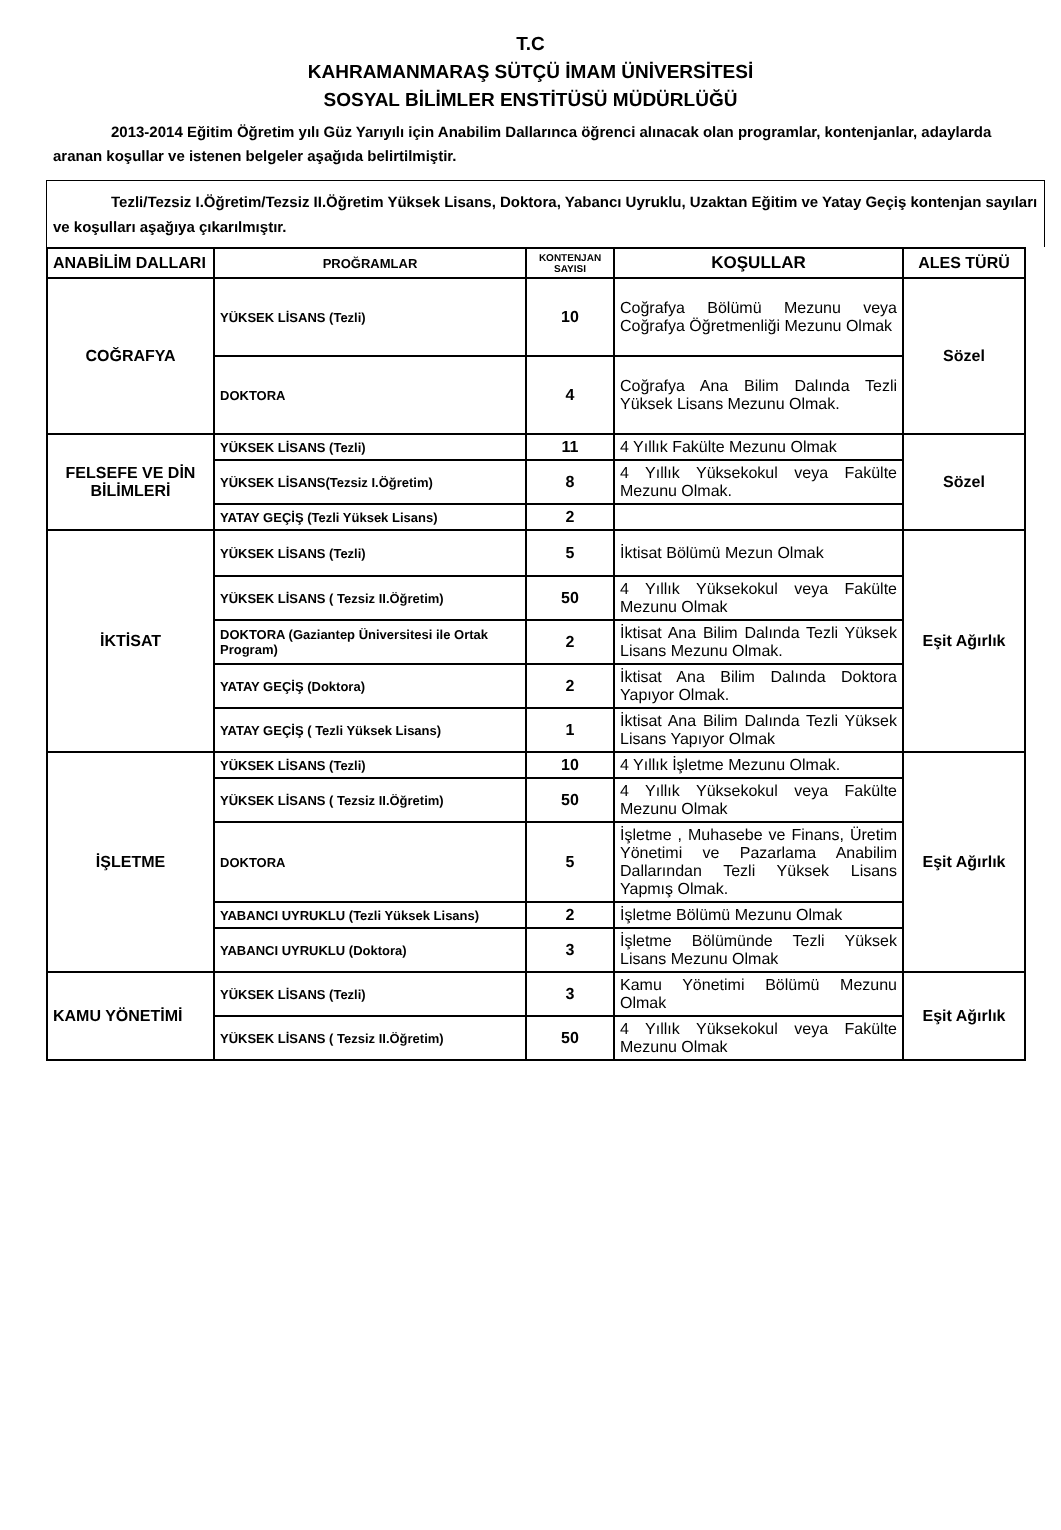T.C
KAHRAMANMARAŞ SÜTÇÜ İMAM ÜNİVERSİTESİ
SOSYAL BİLİMLER ENSTİTÜSÜ MÜDÜRLÜĞÜ
2013-2014 Eğitim Öğretim yılı Güz Yarıyılı için Anabilim Dallarınca öğrenci alınacak olan programlar, kontenjanlar, adaylarda aranan koşullar ve istenen belgeler aşağıda belirtilmiştir.
Tezli/Tezsiz I.Öğretim/Tezsiz II.Öğretim Yüksek Lisans, Doktora, Yabancı Uyruklu, Uzaktan Eğitim ve Yatay Geçiş kontenjan sayıları ve koşulları aşağıya çıkarılmıştır.
| ANABİLİM DALLARI | PROĞRAMLAR | KONTENJAN SAYISI | KOŞULLAR | ALES TÜRÜ |
| --- | --- | --- | --- | --- |
| COĞRAFYA | YÜKSEK LİSANS (Tezli) | 10 | Coğrafya Bölümü Mezunu veya Coğrafya Öğretmenliği Mezunu Olmak | Sözel |
| | DOKTORA | 4 | Coğrafya Ana Bilim Dalında Tezli Yüksek Lisans Mezunu Olmak. | |
| FELSEFE VE DİN BİLİMLERİ | YÜKSEK LİSANS (Tezli) | 11 | 4 Yıllık Fakülte Mezunu Olmak | Sözel |
| | YÜKSEK LİSANS(Tezsiz I.Öğretim) | 8 | 4 Yıllık Yüksekokul veya Fakülte Mezunu Olmak. | |
| | YATAY GEÇİŞ (Tezli Yüksek Lisans) | 2 | | |
| İKTİSAT | YÜKSEK LİSANS (Tezli) | 5 | İktisat Bölümü Mezun Olmak | Eşit Ağırlık |
| | YÜKSEK LİSANS ( Tezsiz II.Öğretim) | 50 | 4 Yıllık Yüksekokul veya Fakülte Mezunu Olmak | |
| | DOKTORA (Gaziantep Üniversitesi ile Ortak Program) | 2 | İktisat Ana Bilim Dalında Tezli Yüksek Lisans Mezunu Olmak. | |
| | YATAY GEÇİŞ (Doktora) | 2 | İktisat Ana Bilim Dalında Doktora Yapıyor Olmak. | |
| | YATAY GEÇİŞ ( Tezli Yüksek Lisans) | 1 | İktisat Ana Bilim Dalında Tezli Yüksek Lisans Yapıyor Olmak | |
| İŞLETME | YÜKSEK LİSANS (Tezli) | 10 | 4 Yıllık İşletme Mezunu Olmak. | Eşit Ağırlık |
| | YÜKSEK LİSANS ( Tezsiz II.Öğretim) | 50 | 4 Yıllık Yüksekokul veya Fakülte Mezunu Olmak | |
| | DOKTORA | 5 | İşletme , Muhasebe ve Finans, Üretim Yönetimi ve Pazarlama Anabilim Dallarından Tezli Yüksek Lisans Yapmış Olmak. | |
| | YABANCI UYRUKLU (Tezli Yüksek Lisans) | 2 | İşletme Bölümü Mezunu Olmak | |
| | YABANCI UYRUKLU (Doktora) | 3 | İşletme Bölümünde Tezli Yüksek Lisans Mezunu Olmak | |
| KAMU YÖNETİMİ | YÜKSEK LİSANS (Tezli) | 3 | Kamu Yönetimi Bölümü Mezunu Olmak | Eşit Ağırlık |
| | YÜKSEK LİSANS ( Tezsiz II.Öğretim) | 50 | 4 Yıllık Yüksekokul veya Fakülte Mezunu Olmak | |